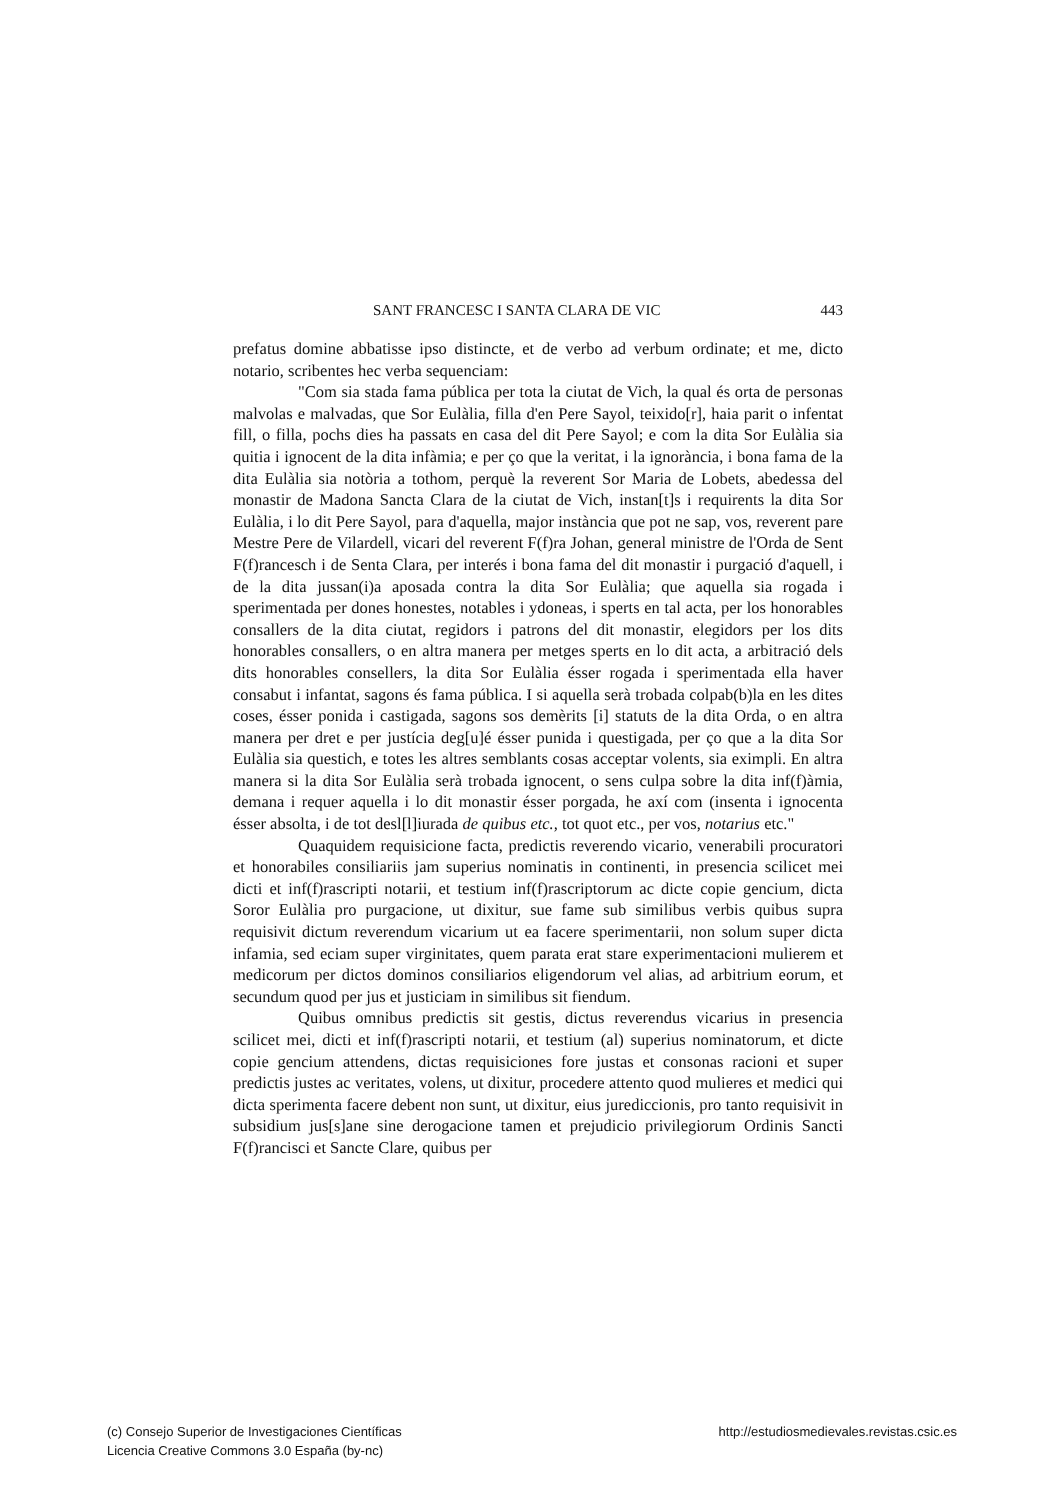SANT FRANCESC I SANTA CLARA DE VIC 443
prefatus domine abbatisse ipso distincte, et de verbo ad verbum ordinate; et me, dicto notario, scribentes hec verba sequenciam:
"Com sia stada fama pública per tota la ciutat de Vich, la qual és orta de personas malvolas e malvadas, que Sor Eulàlia, filla d'en Pere Sayol, teixido[r], haia parit o infentat fill, o filla, pochs dies ha passats en casa del dit Pere Sayol; e com la dita Sor Eulàlia sia quitia i ignocent de la dita infàmia; e per ço que la veritat, i la ignorància, i bona fama de la dita Eulàlia sia notòria a tothom, perquè la reverent Sor Maria de Lobets, abedessa del monastir de Madona Sancta Clara de la ciutat de Vich, instan[t]s i requirents la dita Sor Eulàlia, i lo dit Pere Sayol, para d'aquella, major instància que pot ne sap, vos, reverent pare Mestre Pere de Vilardell, vicari del reverent F(f)ra Johan, general ministre de l'Orda de Sent F(f)rancesch i de Senta Clara, per interés i bona fama del dit monastir i purgació d'aquell, i de la dita jussan(i)a aposada contra la dita Sor Eulàlia; que aquella sia rogada i sperimentada per dones honestes, notables i ydoneas, i sperts en tal acta, per los honorables consallers de la dita ciutat, regidors i patrons del dit monastir, elegidors per los dits honorables consallers, o en altra manera per metges sperts en lo dit acta, a arbitració dels dits honorables consellers, la dita Sor Eulàlia ésser rogada i sperimentada ella haver consabut i infantat, sagons és fama pública. I si aquella serà trobada colpab(b)la en les dites coses, ésser ponida i castigada, sagons sos demèrits [i] statuts de la dita Orda, o en altra manera per dret e per justícia deg[u]é ésser punida i questigada, per ço que a la dita Sor Eulàlia sia questich, e totes les altres semblants cosas acceptar volents, sia eximpli. En altra manera si la dita Sor Eulàlia serà trobada ignocent, o sens culpa sobre la dita inf(f)àmia, demana i requer aquella i lo dit monastir ésser porgada, he axí com (insenta i ignocenta ésser absolta, i de tot desl[l]iurada de quibus etc., tot quot etc., per vos, notarius etc."
Quaquidem requisicione facta, predictis reverendo vicario, venerabili procuratori et honorabiles consiliariis jam superius nominatis in continenti, in presencia scilicet mei dicti et inf(f)rascripti notarii, et testium inf(f)rascriptorum ac dicte copie gencium, dicta Soror Eulàlia pro purgacione, ut dixitur, sue fame sub similibus verbis quibus supra requisivit dictum reverendum vicarium ut ea facere sperimentarii, non solum super dicta infamia, sed eciam super virginitates, quem parata erat stare experimentacioni mulierem et medicorum per dictos dominos consiliarios eligendorum vel alias, ad arbitrium eorum, et secundum quod per jus et justiciam in similibus sit fiendum.
Quibus omnibus predictis sit gestis, dictus reverendus vicarius in presencia scilicet mei, dicti et inf(f)rascripti notarii, et testium (al) superius nominatorum, et dicte copie gencium attendens, dictas requisiciones fore justas et consonas racioni et super predictis justes ac veritates, volens, ut dixitur, procedere attento quod mulieres et medici qui dicta sperimenta facere debent non sunt, ut dixitur, eius juredic­cionis, pro tanto requisivit in subsidium jus[s]ane sine derogacione tamen et prejudicio privilegiorum Ordinis Sancti F(f)rancisci et Sancte Clare, quibus per
(c) Consejo Superior de Investigaciones Científicas
Licencia Creative Commons 3.0 España (by-nc)
http://estudiosmedievales.revistas.csic.es